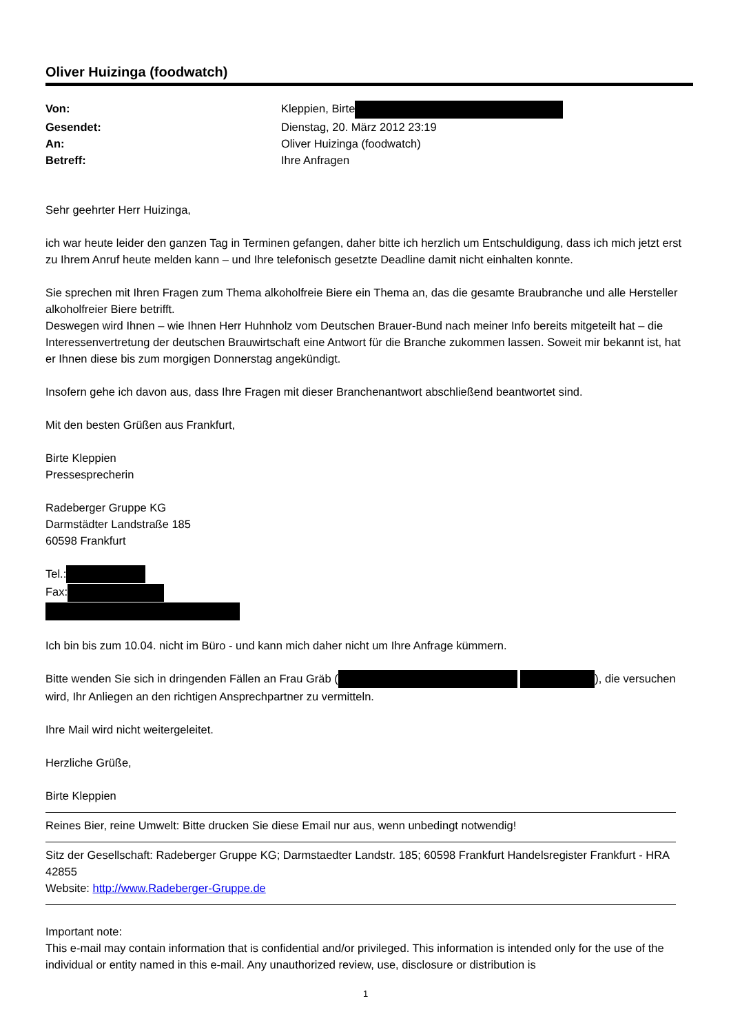Oliver Huizinga (foodwatch)
| Von: | Kleppien, Birte |
| Gesendet: | Dienstag, 20. März 2012 23:19 |
| An: | Oliver Huizinga (foodwatch) |
| Betreff: | Ihre Anfragen |
Sehr geehrter Herr Huizinga,
ich war heute leider den ganzen Tag in Terminen gefangen, daher bitte ich herzlich um Entschuldigung, dass ich mich jetzt erst zu Ihrem Anruf heute melden kann – und Ihre telefonisch gesetzte Deadline damit nicht einhalten konnte.
Sie sprechen mit Ihren Fragen zum Thema alkoholfreie Biere ein Thema an, das die gesamte Braubranche und alle Hersteller alkoholfreier Biere betrifft.
Deswegen wird Ihnen – wie Ihnen Herr Huhnholz vom Deutschen Brauer-Bund nach meiner Info bereits mitgeteilt hat – die Interessenvertretung der deutschen Brauwirtschaft eine Antwort für die Branche zukommen lassen. Soweit mir bekannt ist, hat er Ihnen diese bis zum morgigen Donnerstag angekündigt.
Insofern gehe ich davon aus, dass Ihre Fragen mit dieser Branchenantwort abschließend beantwortet sind.
Mit den besten Grüßen aus Frankfurt,
Birte Kleppien
Pressesprecherin
Radeberger Gruppe KG
Darmstädter Landstraße 185
60598 Frankfurt
Tel.:
Fax:
Ich bin bis zum 10.04. nicht im Büro - und kann mich daher nicht um Ihre Anfrage kümmern.
Bitte wenden Sie sich in dringenden Fällen an Frau Gräb ( ), die versuchen wird, Ihr Anliegen an den richtigen Ansprechpartner zu vermitteln.
Ihre Mail wird nicht weitergeleitet.
Herzliche Grüße,
Birte Kleppien
Reines Bier, reine Umwelt: Bitte drucken Sie diese Email nur aus, wenn unbedingt notwendig!
Sitz der Gesellschaft: Radeberger Gruppe KG; Darmstaedter Landstr. 185; 60598 Frankfurt Handelsregister Frankfurt - HRA 42855
Website: http://www.Radeberger-Gruppe.de
Important note:
This e-mail may contain information that is confidential and/or privileged. This information is intended only for the use of the individual or entity named in this e-mail. Any unauthorized review, use, disclosure or distribution is
1